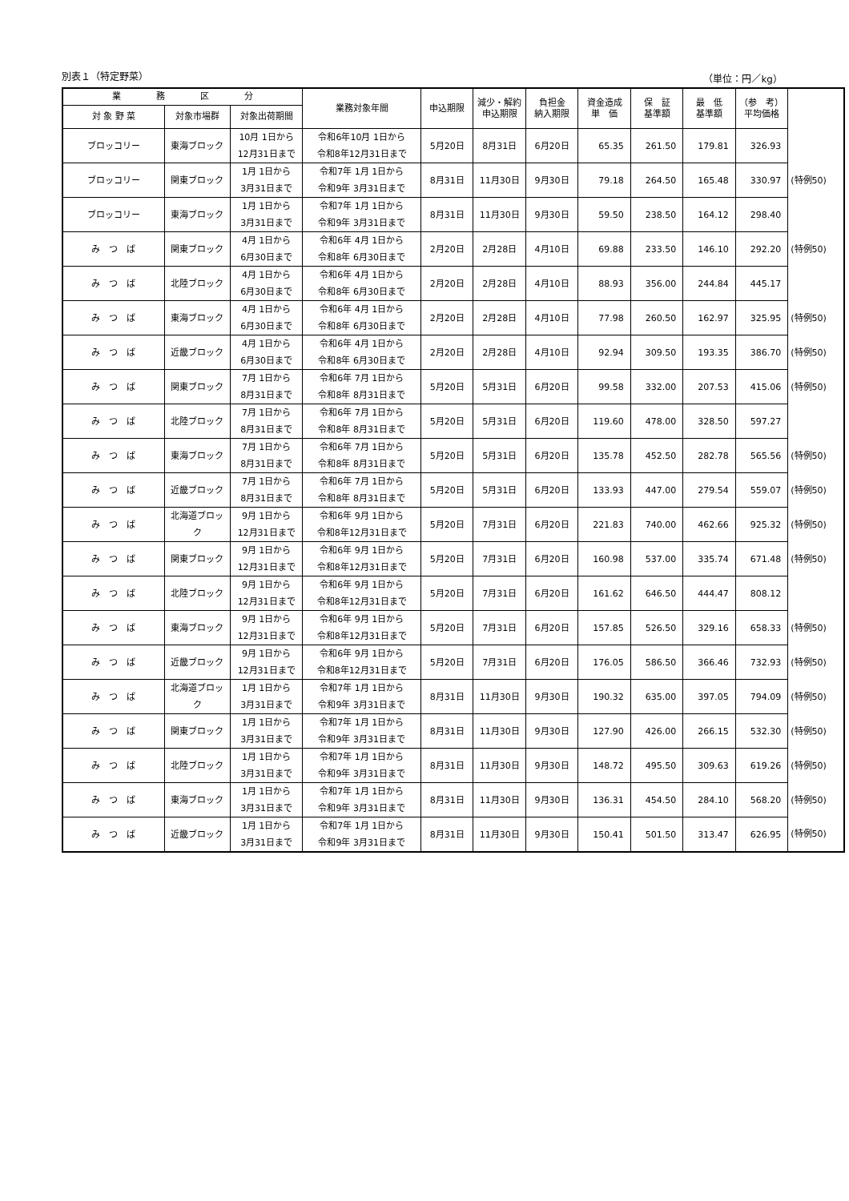別表１（特定野菜） （単位：円／kg）
| 業 務 区 分 | | | 業務対象年間 | 申込期限 | 減少・解約 申込期限 | 負担金 納入期限 | 資金造成 単 価 | 保 証 基準額 | 最 低 基準額 | （参 考） 平均価格 | |
| --- | --- | --- | --- | --- | --- | --- | --- | --- | --- | --- | --- |
| 対 象 野 菜 | 対象市場群 | 対象出荷期間 | | | | | | | | | |
| ブロッコリー | 東海ブロック | 10月 1日から 12月31日まで | 令和6年10月 1日から 令和8年12月31日まで | 5月20日 | 8月31日 | 6月20日 | 65.35 | 261.50 | 179.81 | 326.93 | |
| ブロッコリー | 関東ブロック | 1月 1日から 3月31日まで | 令和7年 1月 1日から 令和9年 3月31日まで | 8月31日 | 11月30日 | 9月30日 | 79.18 | 264.50 | 165.48 | 330.97 | (特例50) |
| ブロッコリー | 東海ブロック | 1月 1日から 3月31日まで | 令和7年 1月 1日から 令和9年 3月31日まで | 8月31日 | 11月30日 | 9月30日 | 59.50 | 238.50 | 164.12 | 298.40 | |
| み つ ば | 関東ブロック | 4月 1日から 6月30日まで | 令和6年 4月 1日から 令和8年 6月30日まで | 2月20日 | 2月28日 | 4月10日 | 69.88 | 233.50 | 146.10 | 292.20 | (特例50) |
| み つ ば | 北陸ブロック | 4月 1日から 6月30日まで | 令和6年 4月 1日から 令和8年 6月30日まで | 2月20日 | 2月28日 | 4月10日 | 88.93 | 356.00 | 244.84 | 445.17 | |
| み つ ば | 東海ブロック | 4月 1日から 6月30日まで | 令和6年 4月 1日から 令和8年 6月30日まで | 2月20日 | 2月28日 | 4月10日 | 77.98 | 260.50 | 162.97 | 325.95 | (特例50) |
| み つ ば | 近畿ブロック | 4月 1日から 6月30日まで | 令和6年 4月 1日から 令和8年 6月30日まで | 2月20日 | 2月28日 | 4月10日 | 92.94 | 309.50 | 193.35 | 386.70 | (特例50) |
| み つ ば | 関東ブロック | 7月 1日から 8月31日まで | 令和6年 7月 1日から 令和8年 8月31日まで | 5月20日 | 5月31日 | 6月20日 | 99.58 | 332.00 | 207.53 | 415.06 | (特例50) |
| み つ ば | 北陸ブロック | 7月 1日から 8月31日まで | 令和6年 7月 1日から 令和8年 8月31日まで | 5月20日 | 5月31日 | 6月20日 | 119.60 | 478.00 | 328.50 | 597.27 | |
| み つ ば | 東海ブロック | 7月 1日から 8月31日まで | 令和6年 7月 1日から 令和8年 8月31日まで | 5月20日 | 5月31日 | 6月20日 | 135.78 | 452.50 | 282.78 | 565.56 | (特例50) |
| み つ ば | 近畿ブロック | 7月 1日から 8月31日まで | 令和6年 7月 1日から 令和8年 8月31日まで | 5月20日 | 5月31日 | 6月20日 | 133.93 | 447.00 | 279.54 | 559.07 | (特例50) |
| み つ ば | 北海道ブロック | 9月 1日から 12月31日まで | 令和6年 9月 1日から 令和8年12月31日まで | 5月20日 | 7月31日 | 6月20日 | 221.83 | 740.00 | 462.66 | 925.32 | (特例50) |
| み つ ば | 関東ブロック | 9月 1日から 12月31日まで | 令和6年 9月 1日から 令和8年12月31日まで | 5月20日 | 7月31日 | 6月20日 | 160.98 | 537.00 | 335.74 | 671.48 | (特例50) |
| み つ ば | 北陸ブロック | 9月 1日から 12月31日まで | 令和6年 9月 1日から 令和8年12月31日まで | 5月20日 | 7月31日 | 6月20日 | 161.62 | 646.50 | 444.47 | 808.12 | |
| み つ ば | 東海ブロック | 9月 1日から 12月31日まで | 令和6年 9月 1日から 令和8年12月31日まで | 5月20日 | 7月31日 | 6月20日 | 157.85 | 526.50 | 329.16 | 658.33 | (特例50) |
| み つ ば | 近畿ブロック | 9月 1日から 12月31日まで | 令和6年 9月 1日から 令和8年12月31日まで | 5月20日 | 7月31日 | 6月20日 | 176.05 | 586.50 | 366.46 | 732.93 | (特例50) |
| み つ ば | 北海道ブロック | 1月 1日から 3月31日まで | 令和7年 1月 1日から 令和9年 3月31日まで | 8月31日 | 11月30日 | 9月30日 | 190.32 | 635.00 | 397.05 | 794.09 | (特例50) |
| み つ ば | 関東ブロック | 1月 1日から 3月31日まで | 令和7年 1月 1日から 令和9年 3月31日まで | 8月31日 | 11月30日 | 9月30日 | 127.90 | 426.00 | 266.15 | 532.30 | (特例50) |
| み つ ば | 北陸ブロック | 1月 1日から 3月31日まで | 令和7年 1月 1日から 令和9年 3月31日まで | 8月31日 | 11月30日 | 9月30日 | 148.72 | 495.50 | 309.63 | 619.26 | (特例50) |
| み つ ば | 東海ブロック | 1月 1日から 3月31日まで | 令和7年 1月 1日から 令和9年 3月31日まで | 8月31日 | 11月30日 | 9月30日 | 136.31 | 454.50 | 284.10 | 568.20 | (特例50) |
| み つ ば | 近畿ブロック | 1月 1日から 3月31日まで | 令和7年 1月 1日から 令和9年 3月31日まで | 8月31日 | 11月30日 | 9月30日 | 150.41 | 501.50 | 313.47 | 626.95 | (特例50) |